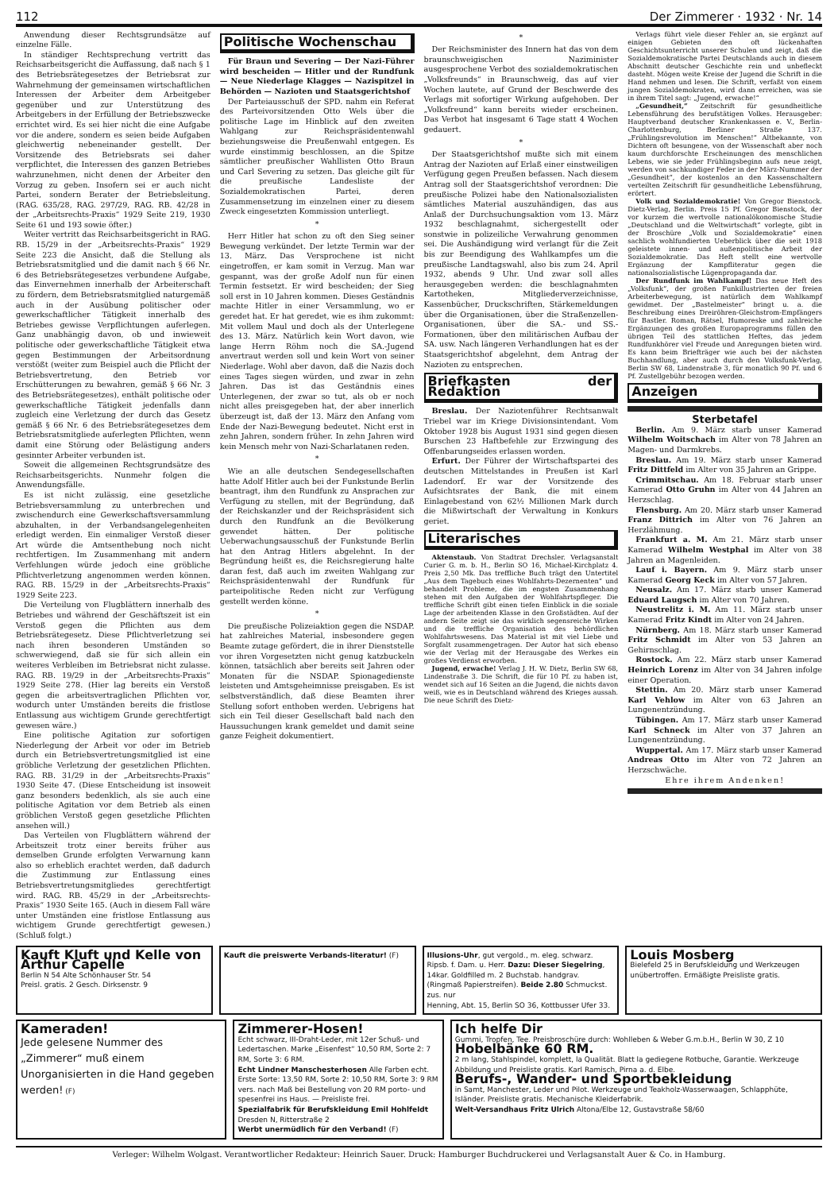112 Der Zimmerer · 1932 · Nr. 14
Anwendung dieser Rechtsgrundsätze auf einzelne Fälle.
In ständiger Rechtsprechung vertritt das Reichsarbeitsgericht die Auffassung, daß nach § 1 des Betriebsrätegesetzes der Betriebsrat zur Wahrnehmung der gemeinsamen wirtschaftlichen Interessen der Arbeiter dem Arbeitgeber gegenüber und zur Unterstützung des Arbeitgebers in der Erfüllung der Betriebszwecke errichtet wird. Es sei hier nicht die eine Aufgabe vor die andere, sondern es seien beide Aufgaben gleichwertig nebeneinander gestellt. Der Vorsitzende des Betriebsrats sei daher verpflichtet, die Interessen des ganzen Betriebes wahrzunehmen, nicht denen der Arbeiter den Vorzug zu geben. Insofern sei er auch nicht Partei, sondern Berater der Betriebsleitung. (RAG. 635/28, RAG. 297/29, RAG. RB. 42/28 in der „Arbeitsrechts-Praxis“ 1929 Seite 219, 1930 Seite 61 und 193 sowie öfter.)
Weiter vertritt das Reichsarbeitsgericht in RAG. RB. 15/29 in der „Arbeitsrechts-Praxis“ 1929 Seite 223 die Ansicht, daß die Stellung als Betriebsratsmitglied und die damit nach § 66 Nr. 6 des Betriebsrätegesetzes verbundene Aufgabe, das Einvernehmen innerhalb der Arbeiterschaft zu fördern, dem Betriebsratsmitglied naturgemäß auch in der Ausübung politischer oder gewerkschaftlicher Tätigkeit innerhalb des Betriebes gewisse Verpflichtungen auferlegen. Ganz unabhängig davon, ob und inwieweit politische oder gewerkschaftliche Tätigkeit etwa gegen Bestimmungen der Arbeitsordnung verstößt (weiter zum Beispiel auch die Pflicht der Betriebsvertretung, den Betrieb vor Erschütterungen zu bewahren, gemäß § 66 Nr. 3 des Betriebsrätegesetzes), enthält politische oder gewerkschaftliche Tätigkeit jedenfalls dann zugleich eine Verletzung der durch das Gesetz gemäß § 66 Nr. 6 des Betriebsrätegesetzes dem Betriebsratsmitgliede auferlegten Pflichten, wenn damit eine Störung oder Belästigung anders gesinnter Arbeiter verbunden ist.
Soweit die allgemeinen Rechtsgrundsätze des Reichsarbeitsgerichts. Nunmehr folgen die Anwendungsfälle.
Es ist nicht zulässig, eine gesetzliche Betriebsversammlung zu unterbrechen und zwischendurch eine Gewerkschaftsversammlung abzuhalten, in der Verbandsangelegenheiten erledigt werden. Ein einmaliger Verstoß dieser Art würde die Amtsenthebung noch nicht rechtfertigen. Im Zusammenhang mit andern Verfehlungen würde jedoch eine gröbliche Pflichtverletzung angenommen werden können. RAG. RB. 15/29 in der „Arbeitsrechts-Praxis“ 1929 Seite 223.
Die Verteilung von Flugblättern innerhalb des Betriebes und während der Geschäftszeit ist ein Verstoß gegen die Pflichten aus dem Betriebsrätegesetz. Diese Pflichtverletzung sei nach ihren besonderen Umständen so schwerwiegend, daß sie für sich allein ein weiteres Verbleiben im Betriebsrat nicht zulasse. RAG. RB. 19/29 in der „Arbeitsrechts-Praxis“ 1929 Seite 278. (Hier lag bereits ein Verstoß gegen die arbeitsvertraglichen Pflichten vor, wodurch unter Umständen bereits die fristlose Entlassung aus wichtigem Grunde gerechtfertigt gewesen wäre.)
Eine politische Agitation zur sofortigen Niederlegung der Arbeit vor oder im Betrieb durch ein Betriebsvertretungsmitglied ist eine gröbliche Verletzung der gesetzlichen Pflichten. RAG. RB. 31/29 in der „Arbeitsrechts-Praxis“ 1930 Seite 47. (Diese Entscheidung ist insoweit ganz besonders bedenklich, als sie auch eine politische Agitation vor dem Betrieb als einen gröblichen Verstoß gegen gesetzliche Pflichten ansehen will.)
Das Verteilen von Flugblättern während der Arbeitszeit trotz einer bereits früher aus demselben Grunde erfolgten Verwarnung kann also so erheblich erachtet werden, daß dadurch die Zustimmung zur Entlassung eines Betriebsvertretungsmitgliedes gerechtfertigt wird. RAG. RB. 45/29 in der „Arbeitsrechts-Praxis“ 1930 Seite 165. (Auch in diesem Fall wäre unter Umständen eine fristlose Entlassung aus wichtigem Grunde gerechtfertigt gewesen.) (Schluß folgt.)
Politische Wochenschau
Für Braun und Severing — Der Nazi-Führer wird bescheiden — Hitler und der Rundfunk — Neue Niederlage Klagges — Nazispitzel in Behörden — Nazioten und Staatsgerichtshof
Der Parteiausschuß der SPD. nahm ein Referat des Parteivorsitzenden Otto Wels über die politische Lage im Hinblick auf den zweiten Wahlgang zur Reichspräsidentenwahl beziehungsweise die Preußenwahl entgegen. Es wurde einstimmig beschlossen, an die Spitze sämtlicher preußischer Wahllisten Otto Braun und Carl Severing zu setzen. Das gleiche gilt für die preußische Landesliste der Sozialdemokratischen Partei, deren Zusammensetzung im einzelnen einer zu diesem Zweck eingesetzten Kommission unterliegt.
*
Herr Hitler hat schon zu oft den Sieg seiner Bewegung verkündet. Der letzte Termin war der 13. März. Das Versprochene ist nicht eingetroffen, er kam somit in Verzug. Man war gespannt, was der große Adolf nun für einen Termin festsetzt. Er wird bescheiden; der Sieg soll erst in 10 Jahren kommen. Dieses Geständnis machte Hitler in einer Versammlung, wo er geredet hat. Er hat geredet, wie es ihm zukommt: Mit vollem Maul und doch als der Unterlegene des 13. März. Natürlich kein Wort davon, wie lange Herrn Röhm noch die SA.-Jugend anvertraut werden soll und kein Wort von seiner Niederlage. Wohl aber davon, daß die Nazis doch eines Tages siegen würden, und zwar in zehn Jahren. Das ist das Geständnis eines Unterlegenen, der zwar so tut, als ob er noch nicht alles preisgegeben hat, der aber innerlich überzeugt ist, daß der 13. März den Anfang vom Ende der Nazi-Bewegung bedeutet. Nicht erst in zehn Jahren, sondern früher. In zehn Jahren wird kein Mensch mehr von Nazi-Scharlatanen reden.
*
Wie an alle deutschen Sendegesellschaften hatte Adolf Hitler auch bei der Funkstunde Berlin beantragt, ihm den Rundfunk zu Ansprachen zur Verfügung zu stellen, mit der Begründung, daß der Reichskanzler und der Reichspräsident sich durch den Rundfunk an die Bevölkerung gewendet hätten. Der politische Ueberwachungsausschuß der Funkstunde Berlin hat den Antrag Hitlers abgelehnt. In der Begründung heißt es, die Reichsregierung halte daran fest, daß auch im zweiten Wahlgang zur Reichspräsidentenwahl der Rundfunk für parteipolitische Reden nicht zur Verfügung gestellt werden könne.
*
Die preußische Polizeiaktion gegen die NSDAP. hat zahlreiches Material, insbesondere gegen Beamte zutage gefördert, die in ihrer Dienststelle vor ihren Vorgesetzten nicht genug katzbuckeln können, tatsächlich aber bereits seit Jahren oder Monaten für die NSDAP. Spionagedienste leisteten und Amtsgeheimnisse preisgaben. Es ist selbstverständlich, daß diese Beamten ihrer Stellung sofort enthoben werden. Uebrigens hat sich ein Teil dieser Gesellschaft bald nach den Haussuchungen krank gemeldet und damit seine ganze Feigheit dokumentiert.
*
Der Reichsminister des Innern hat das von dem braunschweigischen Naziminister ausgesprochene Verbot des sozialdemokratischen „Volksfreunds“ in Braunschweig, das auf vier Wochen lautete, auf Grund der Beschwerde des Verlags mit sofortiger Wirkung aufgehoben. Der „Volksfreund“ kann bereits wieder erscheinen. Das Verbot hat insgesamt 6 Tage statt 4 Wochen gedauert.
*
Der Staatsgerichtshof mußte sich mit einem Antrag der Nazioten auf Erlaß einer einstweiligen Verfügung gegen Preußen befassen. Nach diesem Antrag soll der Staatsgerichtshof verordnen: Die preußische Polizei habe den Nationalsozialisten sämtliches Material auszuhändigen, das aus Anlaß der Durchsuchungsaktion vom 13. März 1932 beschlagnahmt, sichergestellt oder sonstwie in polizeiliche Verwahrung genommen sei. Die Aushändigung wird verlangt für die Zeit bis zur Beendigung des Wahlkampfes um die preußische Landtagswahl, also bis zum 24. April 1932, abends 9 Uhr. Und zwar soll alles herausgegeben werden: die beschlagnahmten Kartotheken, Mitgliederverzeichnisse, Kassenbücher, Druckschriften, Stärkemeldungen über die Organisationen, über die Straßenzellen-Organisationen, über die SA.- und SS.-Formationen, über den militärischen Aufbau der SA. usw. Nach längeren Verhandlungen hat es der Staatsgerichtshof abgelehnt, dem Antrag der Nazioten zu entsprechen.
Briefkasten der Redaktion
Breslau. Der Naziotenführer Rechtsanwalt Triebel war im Kriege Divisionsintendant. Vom Oktober 1928 bis August 1931 sind gegen diesen Burschen 23 Haftbefehle zur Erzwingung des Offenbarungseides erlassen worden.
Erfurt. Der Führer der Wirtschaftspartei des deutschen Mittelstandes in Preußen ist Karl Ladendorf. Er war der Vorsitzende des Aufsichtsrates der Bank, die mit einem Einlagebestand von 62½ Millionen Mark durch die Mißwirtschaft der Verwaltung in Konkurs geriet.
Literarisches
Aktenstaub. Von Stadtrat Drechsler. Verlagsanstalt Curier G. m. b. H., Berlin SO 16, Michael-Kirchplatz 4. Preis 2,50 Mk. Das treffliche Buch trägt den Untertitel „Aus dem Tagebuch eines Wohlfahrts-Dezernenten“ und behandelt Probleme, die im engsten Zusammenhang stehen mit den Aufgaben der Wohlfahrtspfleger. Die treffliche Schrift gibt einen tiefen Einblick in die soziale Lage der arbeitenden Klasse in den Großstädten. Auf der andern Seite zeigt sie das wirklich segensreiche Wirken und die treffliche Organisation des behördlichen Wohlfahrtswesens. Das Material ist mit viel Liebe und Sorgfalt zusammengetragen. Der Autor hat sich ebenso wie der Verlag mit der Herausgabe des Werkes ein großes Verdienst erworben.
Jugend, erwache! Verlag J. H. W. Dietz, Berlin SW 68, Lindenstraße 3. Die Schrift, die für 10 Pf. zu haben ist, wendet sich auf 16 Seiten an die Jugend, die nichts davon weiß, wie es in Deutschland während des Krieges aussah. Die neue Schrift des Dietz-
Verlags führt viele dieser Fehler an, sie ergänzt auf einigen Gebieten den oft lückenhaften Geschichtsunterricht unserer Schulen und zeigt, daß die Sozialdemokratische Partei Deutschlands auch in diesem Abschnitt deutscher Geschichte rein und unbefleckt dasteht. Mögen weite Kreise der Jugend die Schrift in die Hand nehmen und lesen. Die Schrift, verfaßt von einem jungen Sozialdemokraten, wird dann erreichen, was sie in ihrem Titel sagt: „Jugend, erwache!“
„Gesundheit,“ Zeitschrift für gesundheitliche Lebensführung des berufstätigen Volkes. Herausgeber: Hauptverband deutscher Krankenkassen e. V., Berlin-Charlottenburg, Berliner Straße 137. „Frühlingsrevolution im Menschen!“ Altbekannte, von Dichtern oft besungene, von der Wissenschaft aber noch kaum durchforschte Erscheinungen des menschlichen Lebens, wie sie jeder Frühlingsbeginn aufs neue zeigt, werden von sachkundiger Feder in der März-Nummer der „Gesundheit“, der kostenlos an den Kassenschaltern verteilten Zeitschrift für gesundheitliche Lebensführung, erörtert.
Volk und Sozialdemokratie! Von Gregor Bienstock. Dietz-Verlag, Berlin. Preis 15 Pf. Gregor Bienstock, der vor kurzem die wertvolle nationalökonomische Studie „Deutschland und die Weltwirtschaft“ vorlegte, gibt in der Broschüre „Volk und Sozialdemokratie“ einen sachlich wohlfundierten Ueberblick über die seit 1918 geleistete innen- und außenpolitische Arbeit der Sozialdemokratie. Das Heft stellt eine wertvolle Ergänzung der Kampfliteratur gegen die nationalsozialistische Lügenpropaganda dar.
Der Rundfunk im Wahlkampf! Das neue Heft des „Volksfunk“, der großen Funkillustrierten der freien Arbeiterbewegung, ist natürlich dem Wahlkampf gewidmet. Der „Bastelmeister“ bringt u. a. die Beschreibung eines Dreiröhren-Gleichstrom-Empfängers für Bastler. Roman, Rätsel, Humoreske und zahlreiche Ergänzungen des großen Europaprogramms füllen den übrigen Teil des stattlichen Heftes, das jedem Rundfunkhörer viel Freude und Anregungen bieten wird. Es kann beim Briefträger wie auch bei der nächsten Buchhandlung, aber auch durch den Volksfunk-Verlag, Berlin SW 68, Lindenstraße 3, für monatlich 90 Pf. und 6 Pf. Zustellgebühr bezogen werden.
Anzeigen
Sterbetafel
Berlin. Am 9. März starb unser Kamerad Wilhelm Woitschach im Alter von 78 Jahren an Magen- und Darmkrebs.
Breslau. Am 19. März starb unser Kamerad Fritz Dittfeld im Alter von 35 Jahren an Grippe.
Crimmitschau. Am 18. Februar starb unser Kamerad Otto Gruhn im Alter von 44 Jahren an Herzschlag.
Flensburg. Am 20. März starb unser Kamerad Franz Dittrich im Alter von 76 Jahren an Herzlähmung.
Frankfurt a. M. Am 21. März starb unser Kamerad Wilhelm Westphal im Alter von 38 Jahren an Magenleiden.
Lauf i. Bayern. Am 9. März starb unser Kamerad Georg Keck im Alter von 57 Jahren.
Neusalz. Am 17. März starb unser Kamerad Eduard Laugsch im Alter von 70 Jahren.
Neustrelitz i. M. Am 11. März starb unser Kamerad Fritz Kindt im Alter von 24 Jahren.
Nürnberg. Am 18. März starb unser Kamerad Fritz Schmidt im Alter von 53 Jahren an Gehirnschlag.
Rostock. Am 22. März starb unser Kamerad Heinrich Lorenz im Alter von 34 Jahren infolge einer Operation.
Stettin. Am 20. März starb unser Kamerad Karl Vehlow im Alter von 63 Jahren an Lungenentzündung.
Tübingen. Am 17. März starb unser Kamerad Karl Schneck im Alter von 37 Jahren an Lungenentzündung.
Wuppertal. Am 17. März starb unser Kamerad Andreas Otto im Alter von 72 Jahren an Herzschwäche.
Ehre ihrem Andenken!
Kauft Kluft und Kelle von Arthur Capelle
Berlin N 54 Alte Schönhauser Str. 54
Preisl. gratis. 2 Gesch. Dirksenstr. 9
Kauft die preiswerte Verbands-literatur! (F)
Illusions-Uhr, gut vergold., m. eleg. schwarz. Ripsb. f. Dam. u. Herr. Dazu: Dieser Siegelring, 14kar. Goldfilled m. 2 Buchstab. handgrav. (Ringmaß Papierstreifen). Beide 2.80 Schmuckst. zus. nur
Henning, Abt. 15, Berlin SO 36, Kottbusser Ufer 33.
Louis Mosberg
Bielefeld 25 in Berufskleidung und Werkzeugen unübertroffen. Ermäßigte Preisliste gratis.
Kameraden!
Jede gelesene Nummer des „Zimmerer“ muß einem Unorganisierten in die Hand gegeben werden! (F)
Zimmerer-Hosen!
Echt schwarz, III-Draht-Leder, mit 12er Schuß- und Ledertaschen. Marke „Eisenfest“ 10,50 RM, Sorte 2: 7 RM, Sorte 3: 6 RM.
Echt Lindner Manschesterhosen Alle Farben echt. Erste Sorte: 13,50 RM, Sorte 2: 10,50 RM, Sorte 3: 9 RM vers. nach Maß bei Bestellung von 20 RM porto- und spesenfrei ins Haus. — Preisliste frei.
Spezialfabrik für Berufskleidung Emil Hohlfeldt Dresden N, Ritterstraße 2
Werbt unermüdlich für den Verband! (F)
Ich helfe Dir
Gummi, Tropfen, Tee. Preisbroschüre durch: Wohlleben & Weber G.m.b.H., Berlin W 30, Z 10
Hobelbänke 60 RM.
2 m lang, Stahlspindel, komplett, la Qualität. Blatt la gediegene Rotbuche, Garantie. Werkzeuge Abbildung und Preisliste gratis. Karl Ramisch, Pirna a. d. Elbe.
Berufs-, Wander- und Sportbekleidung
in Samt, Manchester, Leder und Pilot. Werkzeuge und Teakholz-Wasserwaagen, Schlapphüte, Isländer. Preisliste gratis. Mechanische Kleiderfabrik.
Welt-Versandhaus Fritz Ulrich Altona/Elbe 12, Gustavstraße 58/60
Verleger: Wilhelm Wolgast. Verantwortlicher Redakteur: Heinrich Sauer. Druck: Hamburger Buchdruckerei und Verlagsanstalt Auer & Co. in Hamburg.